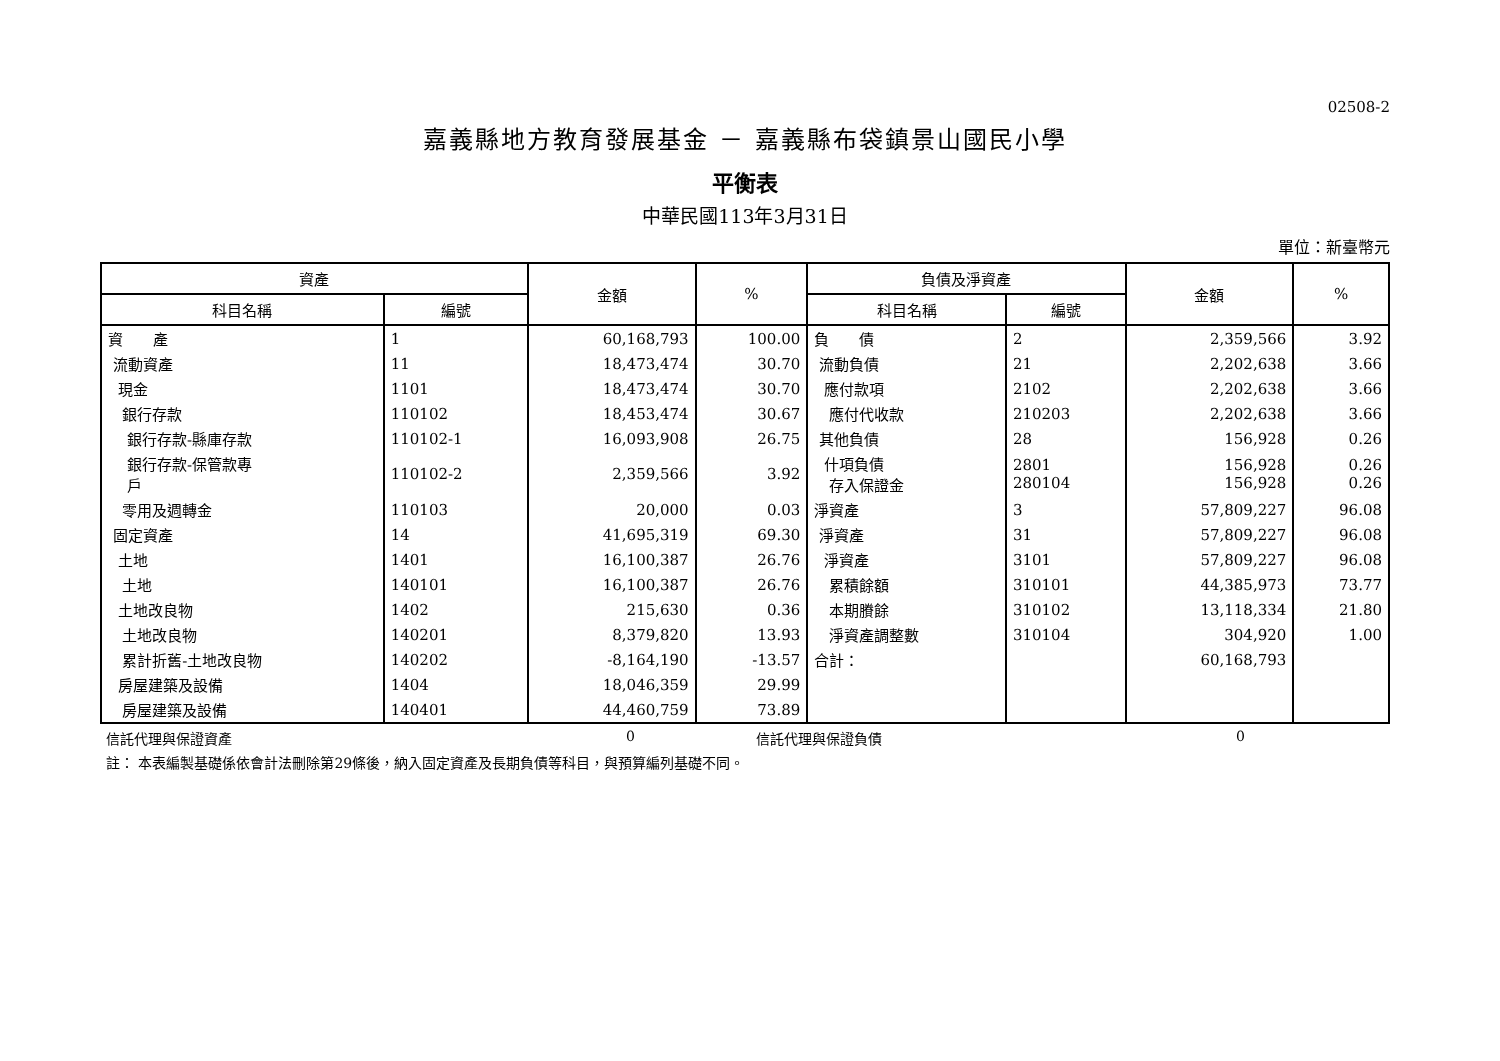02508-2
嘉義縣地方教育發展基金 － 嘉義縣布袋鎮景山國民小學
平衡表
中華民國113年3月31日
單位：新臺幣元
| 資產 | | 金額 | % | 負債及淨資產 | | 金額 | % |
| --- | --- | --- | --- | --- | --- | --- | --- |
| 科目名稱 | 編號 | | | 科目名稱 | 編號 | | |
| 資 產 | 1 | 60,168,793 | 100.00 | 負 債 | 2 | 2,359,566 | 3.92 |
| 流動資產 | 11 | 18,473,474 | 30.70 | 流動負債 | 21 | 2,202,638 | 3.66 |
| 現金 | 1101 | 18,473,474 | 30.70 | 應付款項 | 2102 | 2,202,638 | 3.66 |
| 銀行存款 | 110102 | 18,453,474 | 30.67 | 應付代收款 | 210203 | 2,202,638 | 3.66 |
| 銀行存款-縣庫存款 | 110102-1 | 16,093,908 | 26.75 | 其他負債 | 28 | 156,928 | 0.26 |
| 銀行存款-保管款專 戶 | 110102-2 | 2,359,566 | 3.92 | 什項負債 存入保證金 | 2801 280104 | 156,928 156,928 | 0.26 0.26 |
| 零用及週轉金 | 110103 | 20,000 | 0.03 | 淨資產 | 3 | 57,809,227 | 96.08 |
| 固定資產 | 14 | 41,695,319 | 69.30 | 淨資產 | 31 | 57,809,227 | 96.08 |
| 土地 | 1401 | 16,100,387 | 26.76 | 淨資產 | 3101 | 57,809,227 | 96.08 |
| 土地 | 140101 | 16,100,387 | 26.76 | 累積餘額 | 310101 | 44,385,973 | 73.77 |
| 土地改良物 | 1402 | 215,630 | 0.36 | 本期賸餘 | 310102 | 13,118,334 | 21.80 |
| 土地改良物 | 140201 | 8,379,820 | 13.93 | 淨資產調整數 | 310104 | 304,920 | 1.00 |
| 累計折舊-土地改良物 | 140202 | -8,164,190 | -13.57 | 合計： | | 60,168,793 | |
| 房屋建築及設備 | 1404 | 18,046,359 | 29.99 | | | | |
| 房屋建築及設備 | 140401 | 44,460,759 | 73.89 | | | | |
信託代理與保證資產 0 信託代理與保證負債 0
註： 本表編製基礎係依會計法刪除第29條後，納入固定資產及長期負債等科目，與預算編列基礎不同。